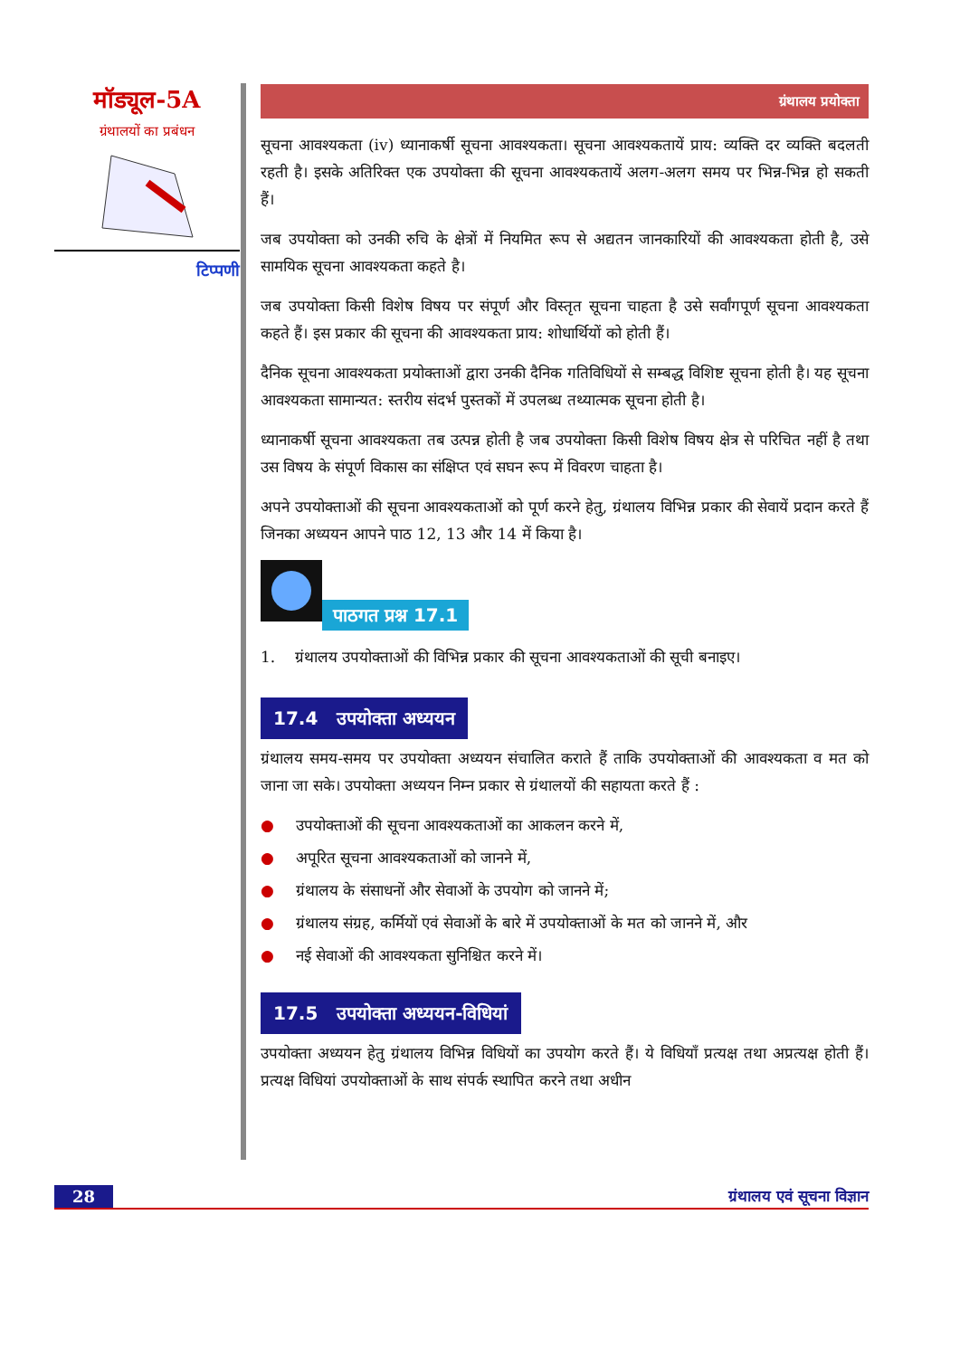मॉड्यूल-5A
ग्रंथालयों का प्रबंधन
टिप्पणी
ग्रंथालय प्रयोक्ता
सूचना आवश्यकता (iv) ध्यानाकर्षी सूचना आवश्यकता। सूचना आवश्यकतायें प्राय: व्यक्ति दर व्यक्ति बदलती रहती है। इसके अतिरिक्त एक उपयोक्ता की सूचना आवश्यकतायें अलग-अलग समय पर भिन्न-भिन्न हो सकती हैं।
जब उपयोक्ता को उनकी रुचि के क्षेत्रों में नियमित रूप से अद्यतन जानकारियों की आवश्यकता होती है, उसे सामयिक सूचना आवश्यकता कहते है।
जब उपयोक्ता किसी विशेष विषय पर संपूर्ण और विस्तृत सूचना चाहता है उसे सर्वांगपूर्ण सूचना आवश्यकता कहते हैं। इस प्रकार की सूचना की आवश्यकता प्राय: शोधार्थियों को होती हैं।
दैनिक सूचना आवश्यकता प्रयोक्ताओं द्वारा उनकी दैनिक गतिविधियों से सम्बद्ध विशिष्ट सूचना होती है। यह सूचना आवश्यकता सामान्यत: स्तरीय संदर्भ पुस्तकों में उपलब्ध तथ्यात्मक सूचना होती है।
ध्यानाकर्षी सूचना आवश्यकता तब उत्पन्न होती है जब उपयोक्ता किसी विशेष विषय क्षेत्र से परिचित नहीं है तथा उस विषय के संपूर्ण विकास का संक्षिप्त एवं सघन रूप में विवरण चाहता है।
अपने उपयोक्ताओं की सूचना आवश्यकताओं को पूर्ण करने हेतु, ग्रंथालय विभिन्न प्रकार की सेवायें प्रदान करते हैं जिनका अध्ययन आपने पाठ 12, 13 और 14 में किया है।
पाठगत प्रश्न 17.1
1. ग्रंथालय उपयोक्ताओं की विभिन्न प्रकार की सूचना आवश्यकताओं की सूची बनाइए।
17.4 उपयोक्ता अध्ययन
ग्रंथालय समय-समय पर उपयोक्ता अध्ययन संचालित कराते हैं ताकि उपयोक्ताओं की आवश्यकता व मत को जाना जा सके। उपयोक्ता अध्ययन निम्न प्रकार से ग्रंथालयों की सहायता करते हैं :
● उपयोक्ताओं की सूचना आवश्यकताओं का आकलन करने में,
● अपूरित सूचना आवश्यकताओं को जानने में,
● ग्रंथालय के संसाधनों और सेवाओं के उपयोग को जानने में;
● ग्रंथालय संग्रह, कर्मियों एवं सेवाओं के बारे में उपयोक्ताओं के मत को जानने में, और
● नई सेवाओं की आवश्यकता सुनिश्चित करने में।
17.5 उपयोक्ता अध्ययन-विधियां
उपयोक्ता अध्ययन हेतु ग्रंथालय विभिन्न विधियों का उपयोग करते हैं। ये विधियाँ प्रत्यक्ष तथा अप्रत्यक्ष होती हैं। प्रत्यक्ष विधियां उपयोक्ताओं के साथ संपर्क स्थापित करने तथा अधीन
28 ग्रंथालय एवं सूचना विज्ञान